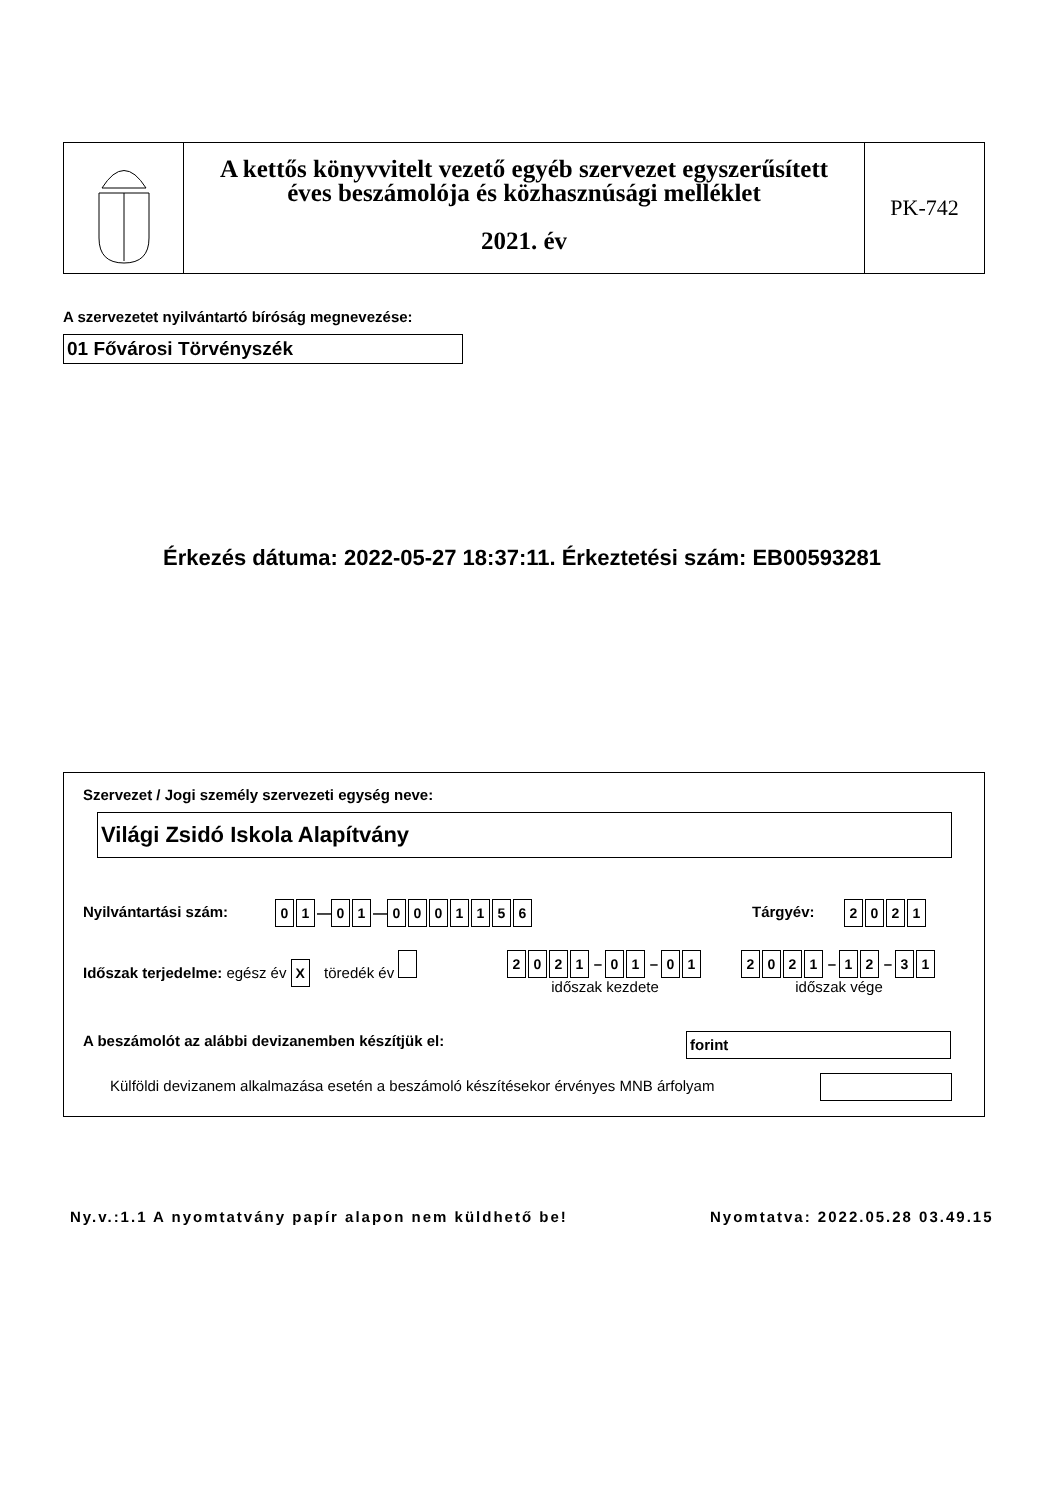A kettős könyvvitelt vezető egyéb szervezet egyszerűsített
éves beszámolója és közhasznúsági melléklet
2021. év
PK-742
A szervezetet nyilvántartó bíróság megnevezése:
01 Fővárosi Törvényszék
Érkezés dátuma: 2022-05-27 18:37:11. Érkeztetési szám: EB00593281
Szervezet / Jogi személy szervezeti egység neve:
Világi Zsidó Iskola Alapítvány
Nyilvántartási szám: 0 1 — 0 1 — 0001156 Tárgyév: 2021
Időszak terjedelme: egész év X töredék év
2021 – 0 1 – 0 1
időszak kezdete
2021 – 1 2 – 3 1
időszak vége
A beszámolót az alábbi devizanemben készítjük el:
forint
Külföldi devizanem alkalmazása esetén a beszámoló készítésekor érvényes MNB árfolyam
Ny.v.:1.1 A nyomtatvány papír alapon nem küldhető be!
Nyomtatva: 2022.05.28 03.49.15